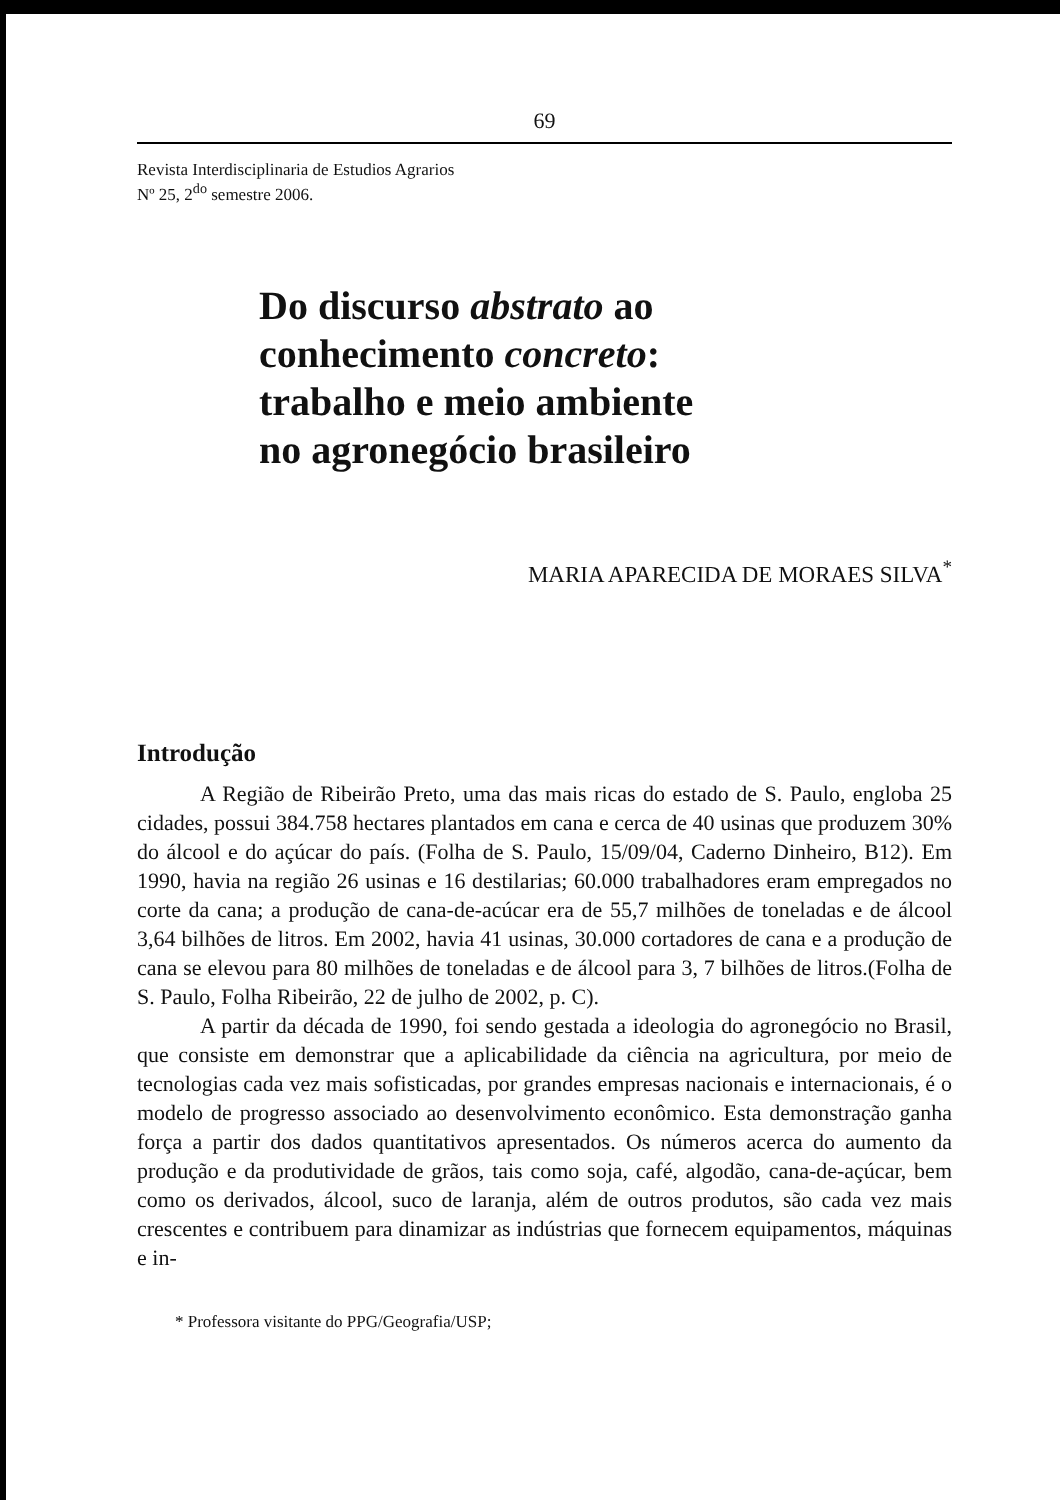69
Revista Interdisciplinaria de Estudios Agrarios
Nº 25, 2<sup>do</sup> semestre 2006.
Do discurso abstrato ao
conhecimento concreto:
trabalho e meio ambiente
no agronegócio brasileiro
MARIA APARECIDA DE MORAES SILVA<sup>*</sup>
Introdução
A Região de Ribeirão Preto, uma das mais ricas do estado de S. Paulo, engloba 25 cidades, possui 384.758 hectares plantados em cana e cerca de 40 usinas que produzem 30% do álcool e do açúcar do país. (Folha de S. Paulo, 15/09/04, Caderno Dinheiro, B12). Em 1990, havia na região 26 usinas e 16 destilarias; 60.000 trabalhadores eram empregados no corte da cana; a produção de cana-de-acúcar era de 55,7 milhões de toneladas e de álcool 3,64 bilhões de litros. Em 2002, havia 41 usinas, 30.000 cortadores de cana e a produção de cana se elevou para 80 milhões de toneladas e de álcool para 3, 7 bilhões de litros.(Folha de S. Paulo, Folha Ribeirão, 22 de julho de 2002, p. C).
A partir da década de 1990, foi sendo gestada a ideologia do agronegócio no Brasil, que consiste em demonstrar que a aplicabilidade da ciência na agricultura, por meio de tecnologias cada vez mais sofisticadas, por grandes empresas nacionais e internacionais, é o modelo de progresso associado ao desenvolvimento econômico. Esta demonstração ganha força a partir dos dados quantitativos apresentados. Os números acerca do aumento da produção e da produtividade de grãos, tais como soja, café, algodão, cana-de-açúcar, bem como os derivados, álcool, suco de laranja, além de outros produtos, são cada vez mais crescentes e contribuem para dinamizar as indústrias que fornecem equipamentos, máquinas e in-
* Professora visitante do PPG/Geografia/USP;